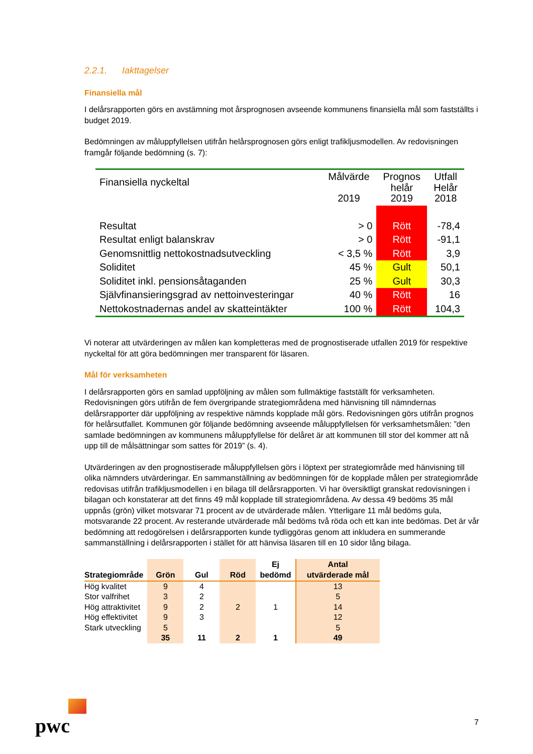2.2.1. Iakttagelser
Finansiella mål
I delårsrapporten görs en avstämning mot årsprognosen avseende kommunens finansiella mål som fastställts i budget 2019.
Bedömningen av måluppfyllelsen utifrån helårsprognosen görs enligt trafikljusmodellen. Av redovisningen framgår följande bedömning (s. 7):
| Finansiella nyckeltal | Målvärde 2019 | Prognos helår 2019 | Utfall Helår 2018 |
| --- | --- | --- | --- |
| Resultat | > 0 | Rött | -78,4 |
| Resultat enligt balanskrav | > 0 | Rött | -91,1 |
| Genomsnittlig nettokostnadsutveckling | < 3,5 % | Rött | 3,9 |
| Soliditet | 45 % | Gult | 50,1 |
| Soliditet inkl. pensionsåtaganden | 25 % | Gult | 30,3 |
| Självfinansieringsgrad av nettoinvesteringar | 40 % | Rött | 16 |
| Nettokostnadernas andel av skatteintäkter | 100 % | Rött | 104,3 |
Vi noterar att utvärderingen av målen kan kompletteras med de prognostiserade utfallen 2019 för respektive nyckeltal för att göra bedömningen mer transparent för läsaren.
Mål för verksamheten
I delårsrapporten görs en samlad uppföljning av målen som fullmäktige fastställt för verksamheten. Redovisningen görs utifrån de fem övergripande strategiområdena med hänvisning till nämndernas delårsrapporter där uppföljning av respektive nämnds kopplade mål görs. Redovisningen görs utifrån prognos för helårsutfallet. Kommunen gör följande bedömning avseende måluppfyllelsen för verksamhetsmålen: ”den samlade bedömningen av kommunens måluppfyllelse för delåret är att kommunen till stor del kommer att nå upp till de målsättningar som sattes för 2019” (s. 4).
Utvärderingen av den prognostiserade måluppfyllelsen görs i löptext per strategiområde med hänvisning till olika nämnders utvärderingar. En sammanställning av bedömningen för de kopplade målen per strategiområde redovisas utifrån trafikljusmodellen i en bilaga till delårsrapporten. Vi har översiktligt granskat redovisningen i bilagan och konstaterar att det finns 49 mål kopplade till strategiområdena. Av dessa 49 bedöms 35 mål uppnås (grön) vilket motsvarar 71 procent av de utvärderade målen. Ytterligare 11 mål bedöms gula, motsvarande 22 procent. Av resterande utvärderade mål bedöms två röda och ett kan inte bedömas. Det är vår bedömning att redogörelsen i delårsrapporten kunde tydliggöras genom att inkludera en summerande sammanställning i delårsrapporten i stället för att hänvisa läsaren till en 10 sidor lång bilaga.
| Strategiområde | Grön | Gul | Röd | Ej bedömd | Antal utvärderade mål |
| --- | --- | --- | --- | --- | --- |
| Hög kvalitet | 9 | 4 | | | 13 |
| Stor valfrihet | 3 | 2 | | | 5 |
| Hög attraktivitet | 9 | 2 | 2 | 1 | 14 |
| Hög effektivitet | 9 | 3 | | | 12 |
| Stark utveckling | 5 | | | | 5 |
| | 35 | 11 | 2 | 1 | 49 |
pwc 7